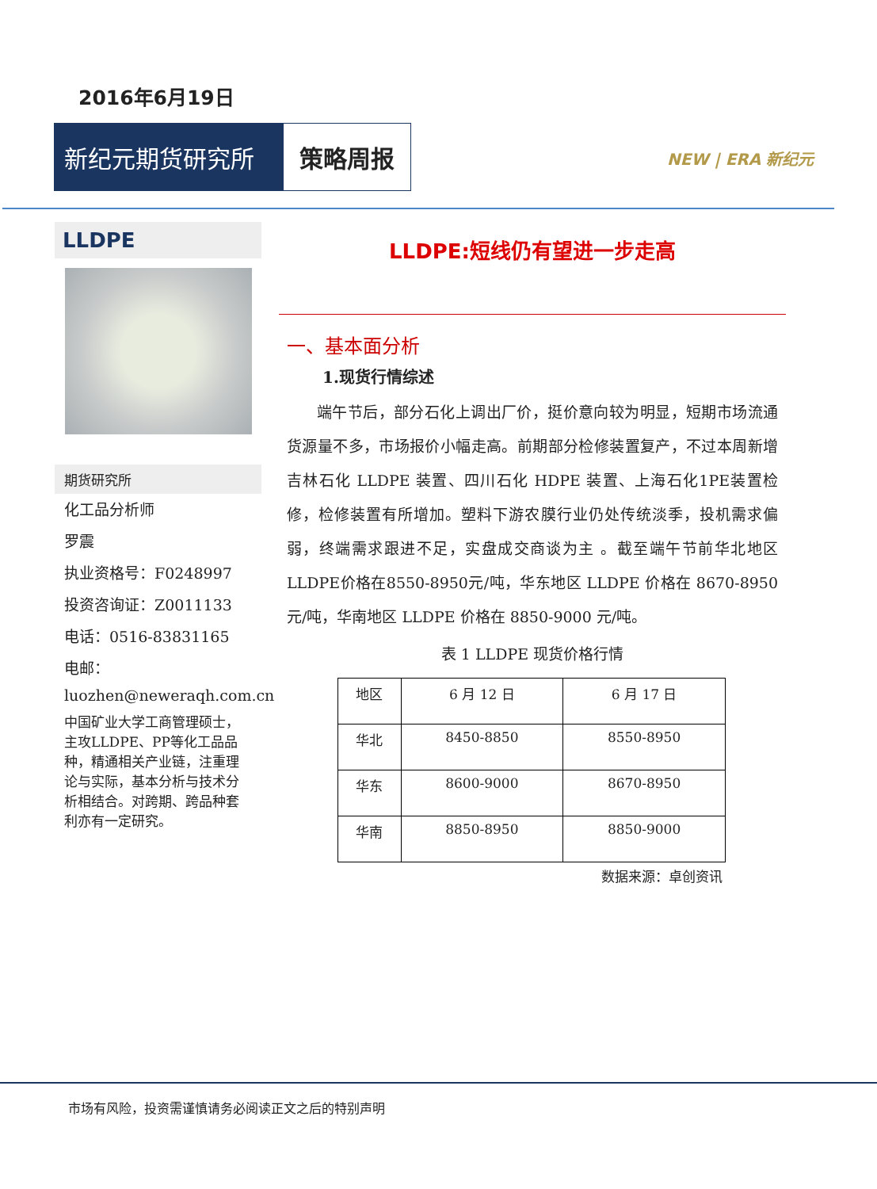2016年6月19日
新纪元期货研究所 策略周报
NEW | ERA 新纪元
LLDPE
期货研究所
化工品分析师
罗震
执业资格号：F0248997
投资咨询证：Z0011133
电话：0516-83831165
电邮：
luozhen@neweraqh.com.cn
中国矿业大学工商管理硕士，主攻LLDPE、PP等化工品品种，精通相关产业链，注重理论与实际，基本分析与技术分析相结合。对跨期、跨品种套利亦有一定研究。
LLDPE:短线仍有望进一步走高
一、基本面分析
1.现货行情综述
端午节后，部分石化上调出厂价，挺价意向较为明显，短期市场流通货源量不多，市场报价小幅走高。前期部分检修装置复产，不过本周新增吉林石化 LLDPE 装置、四川石化 HDPE 装置、上海石化1PE装置检修，检修装置有所增加。塑料下游农膜行业仍处传统淡季，投机需求偏弱，终端需求跟进不足，实盘成交商谈为主 。截至端午节前华北地区LLDPE价格在8550-8950元/吨，华东地区 LLDPE 价格在 8670-8950 元/吨，华南地区 LLDPE 价格在 8850-9000 元/吨。
表 1 LLDPE 现货价格行情
| 地区 | 6 月 12 日 | 6 月 17 日 |
| 华北 | 8450-8850 | 8550-8950 |
| 华东 | 8600-9000 | 8670-8950 |
| 华南 | 8850-8950 | 8850-9000 |
数据来源：卓创资讯
市场有风险，投资需谨慎请务必阅读正文之后的特别声明